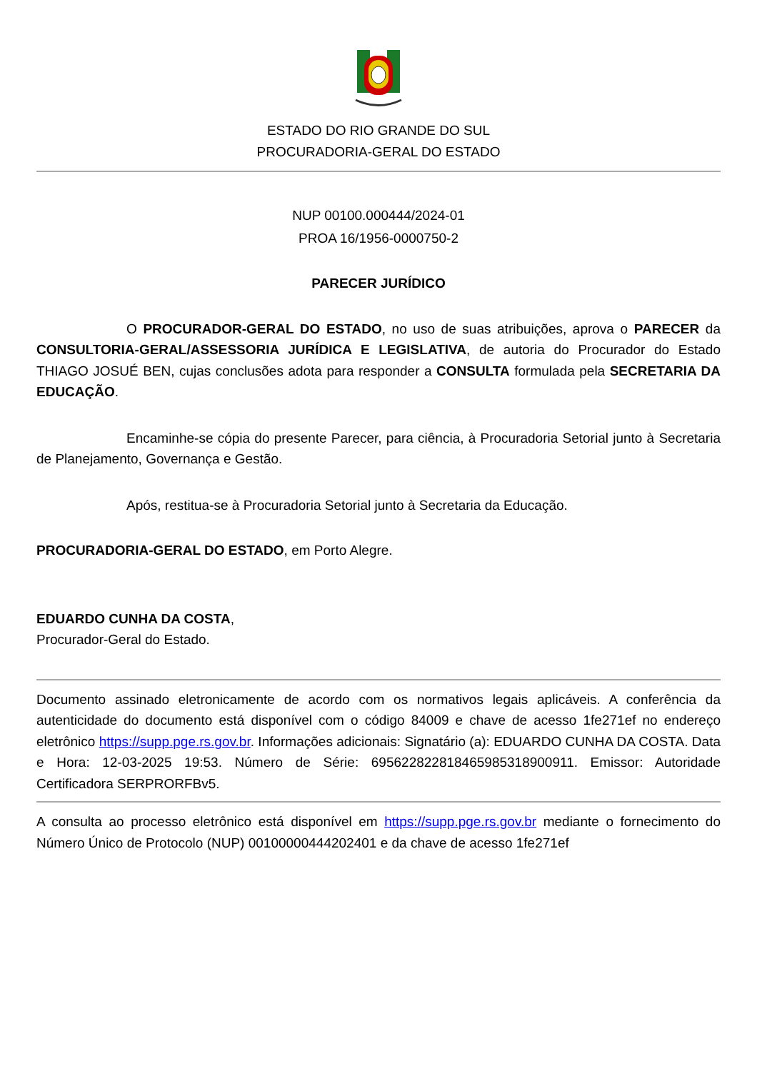ESTADO DO RIO GRANDE DO SUL
PROCURADORIA-GERAL DO ESTADO
NUP 00100.000444/2024-01
PROA 16/1956-0000750-2
PARECER JURÍDICO
O PROCURADOR-GERAL DO ESTADO, no uso de suas atribuições, aprova o PARECER da CONSULTORIA-GERAL/ASSESSORIA JURÍDICA E LEGISLATIVA, de autoria do Procurador do Estado THIAGO JOSUÉ BEN, cujas conclusões adota para responder a CONSULTA formulada pela SECRETARIA DA EDUCAÇÃO.
Encaminhe-se cópia do presente Parecer, para ciência, à Procuradoria Setorial junto à Secretaria de Planejamento, Governança e Gestão.
Após, restitua-se à Procuradoria Setorial junto à Secretaria da Educação.
PROCURADORIA-GERAL DO ESTADO, em Porto Alegre.
EDUARDO CUNHA DA COSTA,
Procurador-Geral do Estado.
Documento assinado eletronicamente de acordo com os normativos legais aplicáveis. A conferência da autenticidade do documento está disponível com o código 84009 e chave de acesso 1fe271ef no endereço eletrônico https://supp.pge.rs.gov.br. Informações adicionais: Signatário (a): EDUARDO CUNHA DA COSTA. Data e Hora: 12-03-2025 19:53. Número de Série: 69562282281846598531890091​1. Emissor: Autoridade Certificadora SERPRORFBv5.
A consulta ao processo eletrônico está disponível em https://supp.pge.rs.gov.br mediante o fornecimento do Número Único de Protocolo (NUP) 00100000444202401 e da chave de acesso 1fe271ef